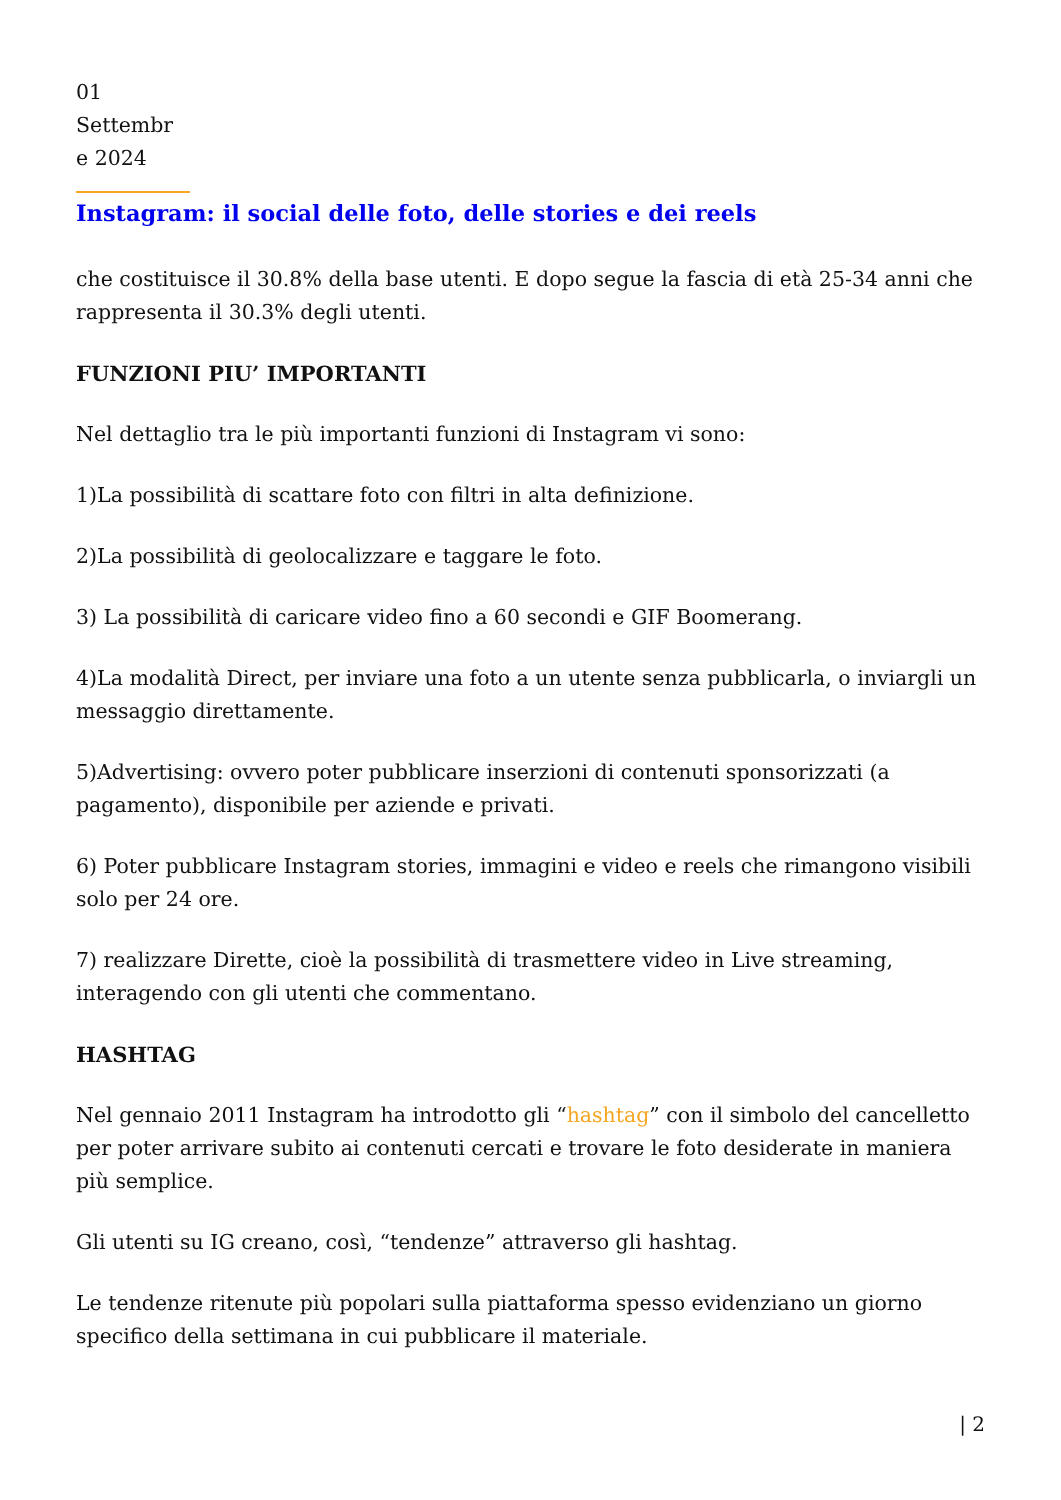01
Settembr
e 2024
Instagram: il social delle foto, delle stories e dei reels
che costituisce il 30.8% della base utenti. E dopo segue la fascia di età 25-34 anni che rappresenta il 30.3% degli utenti.
FUNZIONI PIU’ IMPORTANTI
Nel dettaglio tra le più importanti funzioni di Instagram vi sono:
1)La possibilità di scattare foto con filtri in alta definizione.
2)La possibilità di geolocalizzare e taggare le foto.
3) La possibilità di caricare video fino a 60 secondi e GIF Boomerang.
4)La modalità Direct, per inviare una foto a un utente senza pubblicarla, o inviargli un messaggio direttamente.
5)Advertising: ovvero poter pubblicare inserzioni di contenuti sponsorizzati (a pagamento), disponibile per aziende e privati.
6) Poter pubblicare Instagram stories, immagini e video e reels che rimangono visibili solo per 24 ore.
7) realizzare Dirette, cioè la possibilità di trasmettere video in Live streaming, interagendo con gli utenti che commentano.
HASHTAG
Nel gennaio 2011 Instagram ha introdotto gli “hashtag” con il simbolo del cancelletto per poter arrivare subito ai contenuti cercati e trovare le foto desiderate in maniera più semplice.
Gli utenti su IG creano, così, “tendenze” attraverso gli hashtag.
Le tendenze ritenute più popolari sulla piattaforma spesso evidenziano un giorno specifico della settimana in cui pubblicare il materiale.
| 2